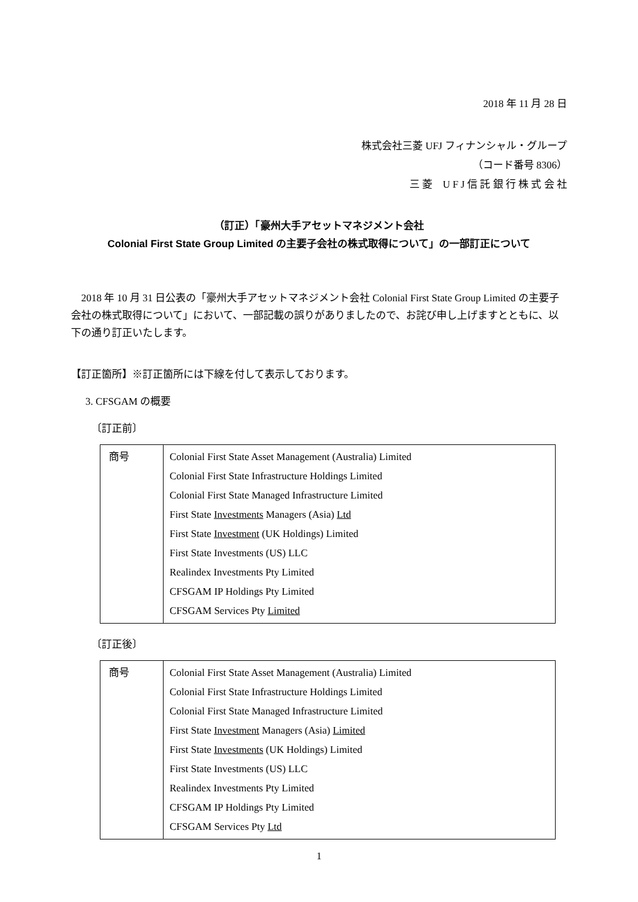2018 年 11 月 28 日
株式会社三菱 UFJ フィナンシャル・グループ
（コード番号 8306）
三 菱　U F J 信 託 銀 行 株 式 会 社
（訂正）「豪州大手アセットマネジメント会社
Colonial First State Group Limited の主要子会社の株式取得について」の一部訂正について
2018 年 10 月 31 日公表の「豪州大手アセットマネジメント会社 Colonial First State Group Limited の主要子会社の株式取得について」において、一部記載の誤りがありましたので、お詫び申し上げますとともに、以下の通り訂正いたします。
【訂正箇所】※訂正箇所には下線を付して表示しております。
3. CFSGAM の概要
〔訂正前〕
| 商号 | Colonial First State Asset Management (Australia) Limited Colonial First State Infrastructure Holdings Limited Colonial First State Managed Infrastructure Limited First State Investments Managers (Asia) Ltd First State Investment (UK Holdings) Limited First State Investments (US) LLC Realindex Investments Pty Limited CFSGAM IP Holdings Pty Limited CFSGAM Services Pty Limited |
〔訂正後〕
| 商号 | Colonial First State Asset Management (Australia) Limited Colonial First State Infrastructure Holdings Limited Colonial First State Managed Infrastructure Limited First State Investment Managers (Asia) Limited First State Investments (UK Holdings) Limited First State Investments (US) LLC Realindex Investments Pty Limited CFSGAM IP Holdings Pty Limited CFSGAM Services Pty Ltd |
1